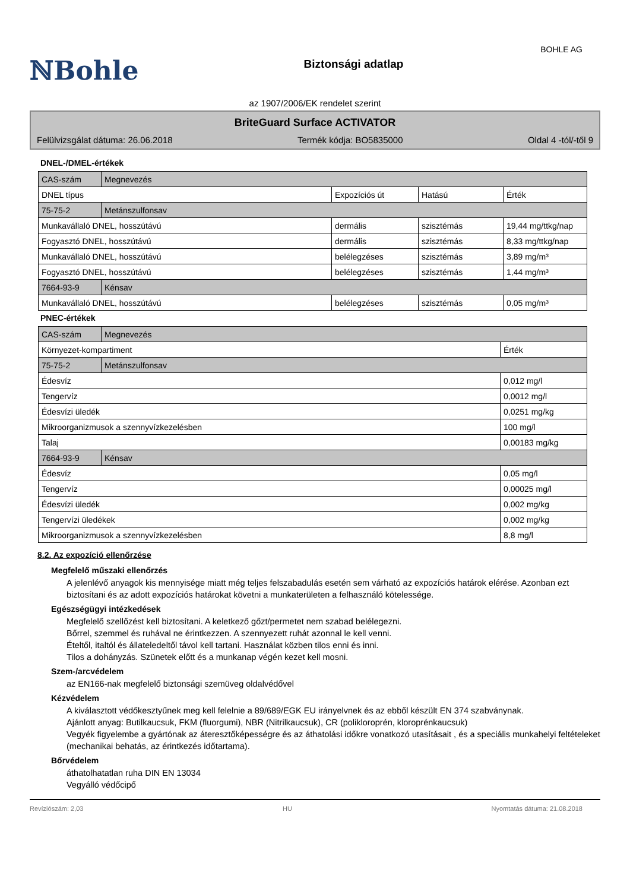ℕBohle
Biztonsági adatlap
BOHLE AG
az 1907/2006/EK rendelet szerint
BriteGuard Surface ACTIVATOR
Felülvizsgálat dátuma: 26.06.2018 Termék kódja: BO5835000 Oldal 4 -tól/-től 9
DNEL-/DMEL-értékek
| CAS-szám | Megnevezés | | | |
| DNEL típus | | Expozíciós út | Hatású | Érték |
| 75-75-2 | Metánszulfonsav | | | |
| Munkavállaló DNEL, hosszútávú | | dermális | szisztémás | 19,44 mg/ttkg/nap |
| Fogyasztó DNEL, hosszútávú | | dermális | szisztémás | 8,33 mg/ttkg/nap |
| Munkavállaló DNEL, hosszútávú | | belélegzéses | szisztémás | 3,89 mg/m³ |
| Fogyasztó DNEL, hosszútávú | | belélegzéses | szisztémás | 1,44 mg/m³ |
| 7664-93-9 | Kénsav | | | |
| Munkavállaló DNEL, hosszútávú | | belélegzéses | szisztémás | 0,05 mg/m³ |
PNEC-értékek
| CAS-szám | Megnevezés | |
| Környezet-kompartiment | | Érték |
| 75-75-2 | Metánszulfonsav | |
| Édesvíz | | 0,012 mg/l |
| Tengervíz | | 0,0012 mg/l |
| Édesvízi üledék | | 0,0251 mg/kg |
| Mikroorganizmusok a szennyvízkezelésben | | 100 mg/l |
| Talaj | | 0,00183 mg/kg |
| 7664-93-9 | Kénsav | |
| Édesvíz | | 0,05 mg/l |
| Tengervíz | | 0,00025 mg/l |
| Édesvízi üledék | | 0,002 mg/kg |
| Tengervízi üledékek | | 0,002 mg/kg |
| Mikroorganizmusok a szennyvízkezelésben | | 8,8 mg/l |
8.2. Az expozíció ellenőrzése
Megfelelő műszaki ellenőrzés
A jelenlévő anyagok kis mennyisége miatt még teljes felszabadulás esetén sem várható az expozíciós határok elérése. Azonban ezt biztosítani és az adott expozíciós határokat követni a munkaterületen a felhasználó kötelessége.
Egészségügyi intézkedések
Megfelelő szellőzést kell biztosítani. A keletkező gőzt/permetet nem szabad belélegezni.
Bőrrel, szemmel és ruhával ne érintkezzen. A szennyezett ruhát azonnal le kell venni.
Ételtől, italtól és állateledeltől távol kell tartani. Használat közben tilos enni és inni.
Tilos a dohányzás. Szünetek előtt és a munkanap végén kezet kell mosni.
Szem-/arcvédelem
az EN166-nak megfelelő biztonsági szemüveg oldalvédővel
Kézvédelem
A kiválasztott védőkesztyűnek meg kell felelnie a 89/689/EGK EU irányelvnek és az ebből készült EN 374 szabványnak.
Ajánlott anyag: Butilkaucsuk, FKM (fluorgumi), NBR (Nitrilkaucsuk), CR (polikloroprén, kloroprénkaucsuk)
Vegyék figyelembe a gyártónak az áteresztőképességre és az áthatolási időkre vonatkozó utasításait , és a speciális munkahelyi feltételeket (mechanikai behatás, az érintkezés időtartama).
Bőrvédelem
áthatolhatatlan ruha DIN EN 13034
Vegyálló védőcipő
Revíziószám: 2,03 HU Nyomtatás dátuma: 21.08.2018